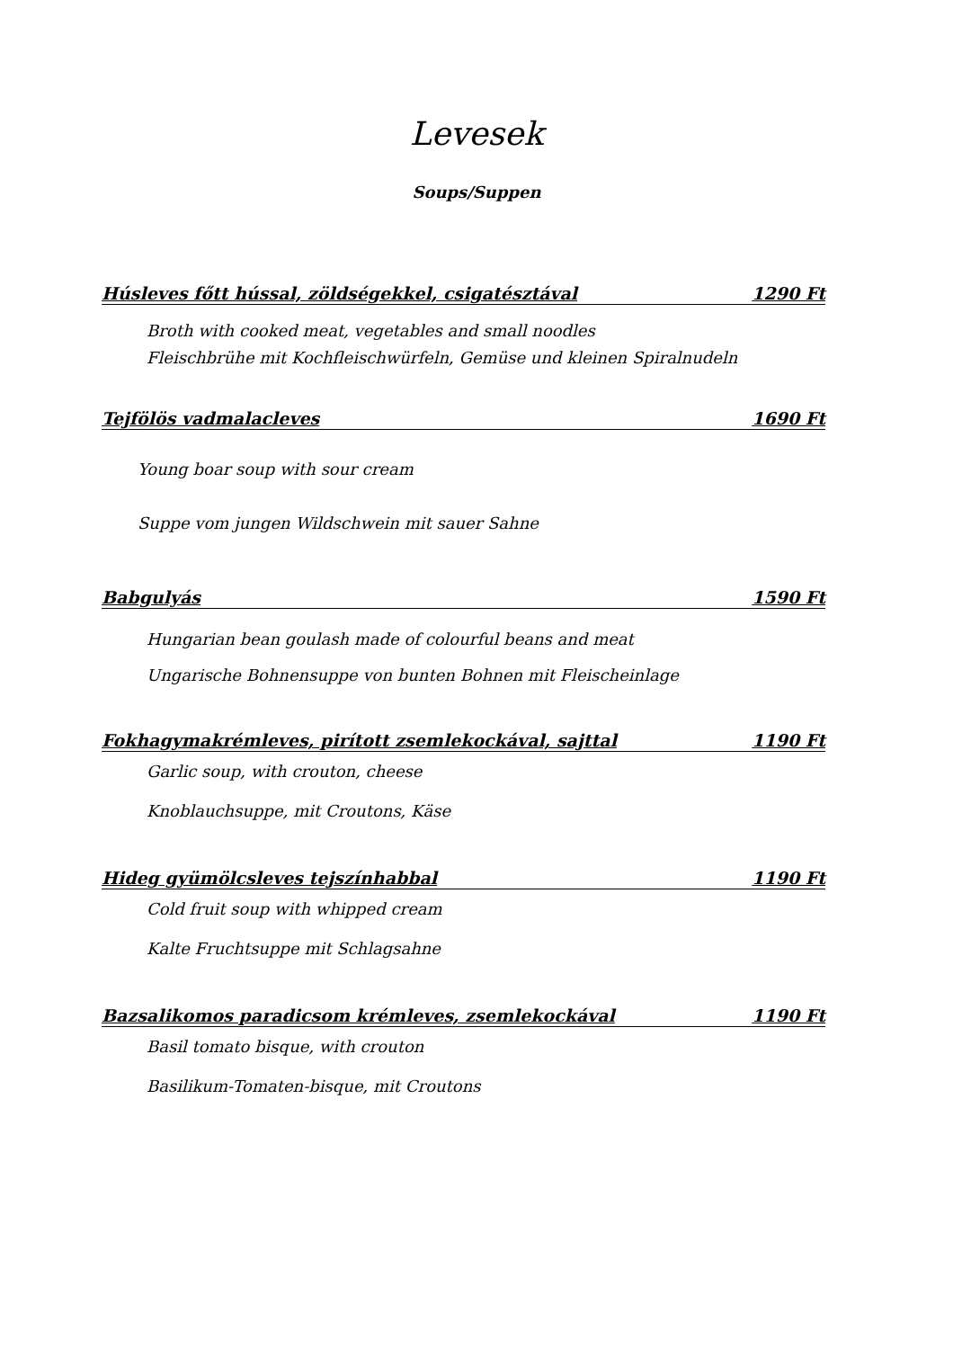Levesek
Soups/Suppen
Húsleves főtt hússal, zöldségekkel, csigatésztával 1290 Ft
Broth with cooked meat, vegetables and small noodles
Fleischbrühe mit Kochfleischwürfeln, Gemüse und kleinen Spiralnudeln
Tejfölös vadmalacleves 1690 Ft
Young boar soup with sour cream
Suppe vom jungen Wildschwein mit sauer Sahne
Babgulyás 1590 Ft
Hungarian bean goulash made of colourful beans and meat
Ungarische Bohnensuppe von bunten Bohnen mit Fleischeinlage
Fokhagymakrémleves, pirított zsemlekockával, sajttal 1190 Ft
Garlic soup, with crouton, cheese
Knoblauchsuppe, mit Croutons, Käse
Hideg gyümölcsleves tejszínhabbal 1190 Ft
Cold fruit soup with whipped cream
Kalte Fruchtsuppe mit Schlagsahne
Bazsalikomos paradicsom krémleves, zsemlekockával 1190 Ft
Basil tomato bisque, with crouton
Basilikum-Tomaten-bisque, mit Croutons